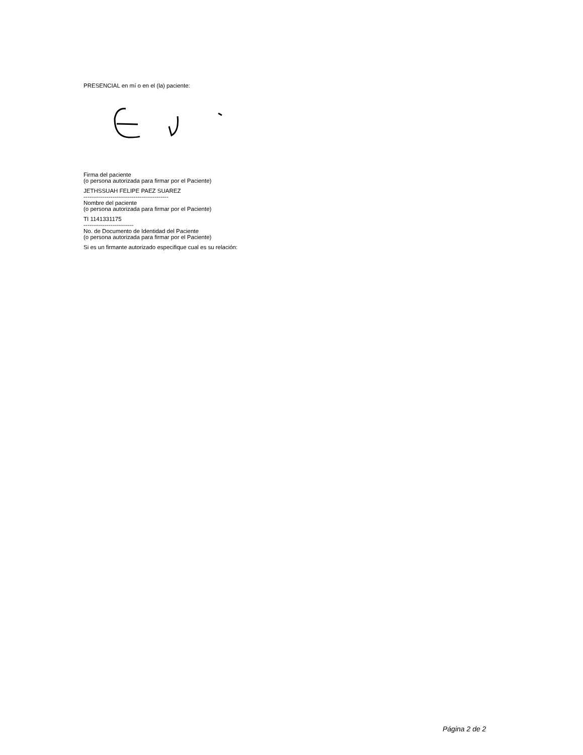PRESENCIAL en mí o en el (la) paciente:
Firma del paciente
(o persona autorizada para firmar por el Paciente)
JETHSSUAH FELIPE PAEZ SUAREZ
--------------------------------------------
Nombre del paciente
(o persona autorizada para firmar por el Paciente)
TI 1141331175
--------------------------
No. de Documento de Identidad del Paciente
(o persona autorizada para firmar por el Paciente)
Si es un firmante autorizado especifique cual es su relación:
Página 2 de 2